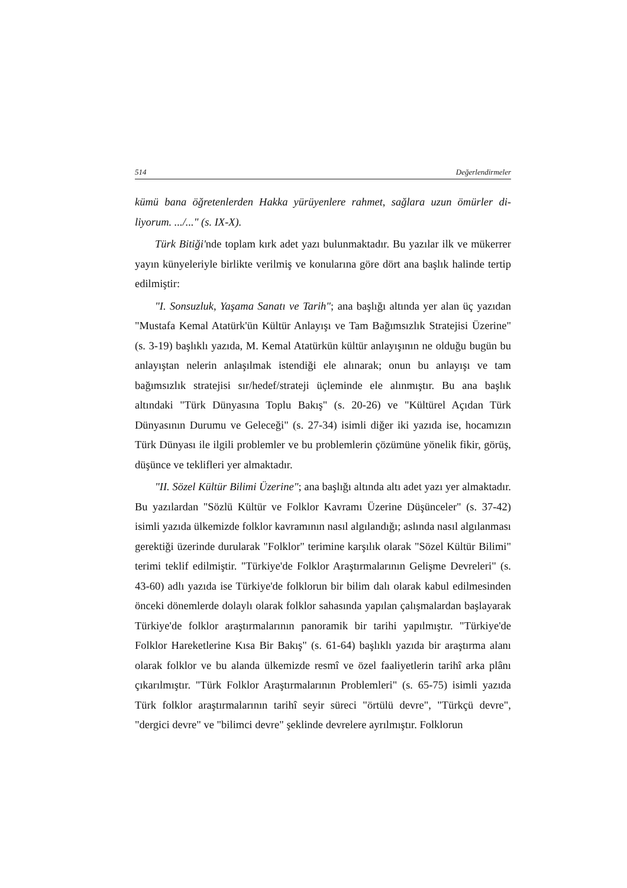514 Değerlendirmeler
kümü bana öğretenlerden Hakka yürüyenlere rahmet, sağlara uzun ömürler di­liyorum. .../..." (s. IX-X).
Türk Bitiği'nde toplam kırk adet yazı bulunmaktadır. Bu yazılar ilk ve mü­kerrer yayın künyeleriyle birlikte verilmiş ve konularına göre dört ana başlık ha­linde tertip edilmiştir:
"I. Sonsuzluk, Yaşama Sanatı ve Tarih"; ana başlığı altında yer alan üç yazı­dan "Mustafa Kemal Atatürk'ün Kültür Anlayışı ve Tam Bağımsızlık Stratejisi Üzerine" (s. 3-19) başlıklı yazıda, M. Kemal Atatürkün kültür anlayışının ne ol­duğu bugün bu anlayıştan nelerin anlaşılmak istendiği ele alınarak; onun bu an­layışı ve tam bağımsızlık stratejisi sır/hedef/strateji üçleminde ele alınmıştır. Bu ana başlık altındaki "Türk Dünyasına Toplu Bakış" (s. 20-26) ve "Kültürel Açı­dan Türk Dünyasının Durumu ve Geleceği" (s. 27-34) isimli diğer iki yazıda ise, hocamızın Türk Dünyası ile ilgili problemler ve bu problemlerin çözümüne yö­nelik fikir, görüş, düşünce ve teklifleri yer almaktadır.
"II. Sözel Kültür Bilimi Üzerine"; ana başlığı altında altı adet yazı yer al­maktadır. Bu yazılardan "Sözlü Kültür ve Folklor Kavramı Üzerine Düşünce­ler" (s. 37-42) isimli yazıda ülkemizde folklor kavramının nasıl algılandığı; as­lında nasıl algılanması gerektiği üzerinde durularak "Folklor" terimine karşılık olarak "Sözel Kültür Bilimi" terimi teklif edilmiştir. "Türkiye'de Folklor Araş­tırmalarının Gelişme Devreleri" (s. 43-60) adlı yazıda ise Türkiye'de folklorun bir bilim dalı olarak kabul edilmesinden önceki dönemlerde dolaylı olarak folklor sahasında yapılan çalışmalardan başlayarak Türkiye'de folklor araştır­malarının panoramik bir tarihi yapılmıştır. "Türkiye'de Folklor Hareketlerine Kısa Bir Bakış" (s. 61-64) başlıklı yazıda bir araştırma alanı olarak folklor ve bu alanda ülkemizde resmî ve özel faaliyetlerin tarihî arka plânı çıkarılmıştır. "Türk Folklor Araştırmalarının Problemleri" (s. 65-75) isimli yazıda Türk folklor araştırmalarının tarihî seyir süreci "örtülü devre", "Türkçü devre", "dergici devre" ve "bilimci devre" şeklinde devrelere ayrılmıştır. Folklorun